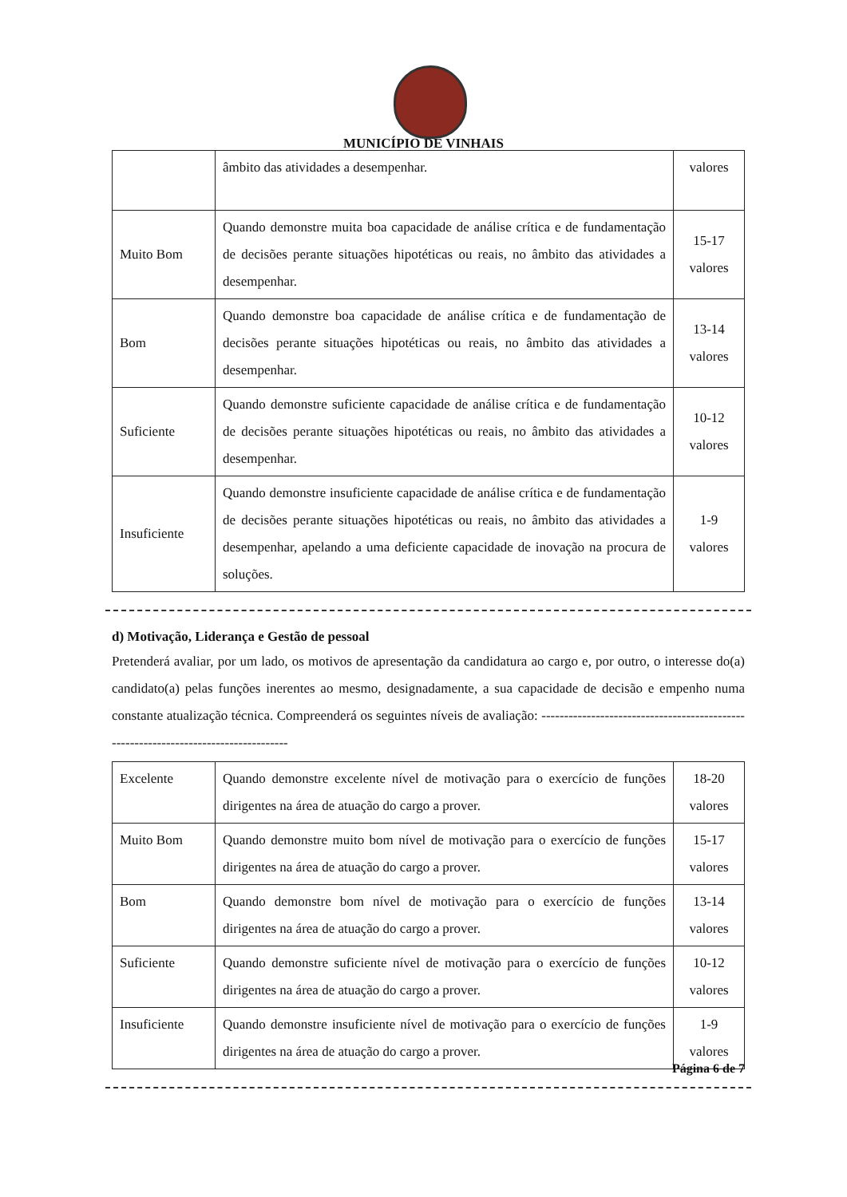MUNICÍPIO DE VINHAIS
| | âmbito das atividades a desempenhar. | valores |
| Muito Bom | Quando demonstre muita boa capacidade de análise crítica e de fundamentação de decisões perante situações hipotéticas ou reais, no âmbito das atividades a desempenhar. | 15-17 valores |
| Bom | Quando demonstre boa capacidade de análise crítica e de fundamentação de decisões perante situações hipotéticas ou reais, no âmbito das atividades a desempenhar. | 13-14 valores |
| Suficiente | Quando demonstre suficiente capacidade de análise crítica e de fundamentação de decisões perante situações hipotéticas ou reais, no âmbito das atividades a desempenhar. | 10-12 valores |
| Insuficiente | Quando demonstre insuficiente capacidade de análise crítica e de fundamentação de decisões perante situações hipotéticas ou reais, no âmbito das atividades a desempenhar, apelando a uma deficiente capacidade de inovação na procura de soluções. | 1-9 valores |
d) Motivação, Liderança e Gestão de pessoal
Pretenderá avaliar, por um lado, os motivos de apresentação da candidatura ao cargo e, por outro, o interesse do(a) candidato(a) pelas funções inerentes ao mesmo, designadamente, a sua capacidade de decisão e empenho numa constante atualização técnica. Compreenderá os seguintes níveis de avaliação: ------------------------------------------------------------------------------------
| Excelente | Quando demonstre excelente nível de motivação para o exercício de funções dirigentes na área de atuação do cargo a prover. | 18-20 valores |
| Muito Bom | Quando demonstre muito bom nível de motivação para o exercício de funções dirigentes na área de atuação do cargo a prover. | 15-17 valores |
| Bom | Quando demonstre bom nível de motivação para o exercício de funções dirigentes na área de atuação do cargo a prover. | 13-14 valores |
| Suficiente | Quando demonstre suficiente nível de motivação para o exercício de funções dirigentes na área de atuação do cargo a prover. | 10-12 valores |
| Insuficiente | Quando demonstre insuficiente nível de motivação para o exercício de funções dirigentes na área de atuação do cargo a prover. | 1-9 valores |
Página 6 de 7